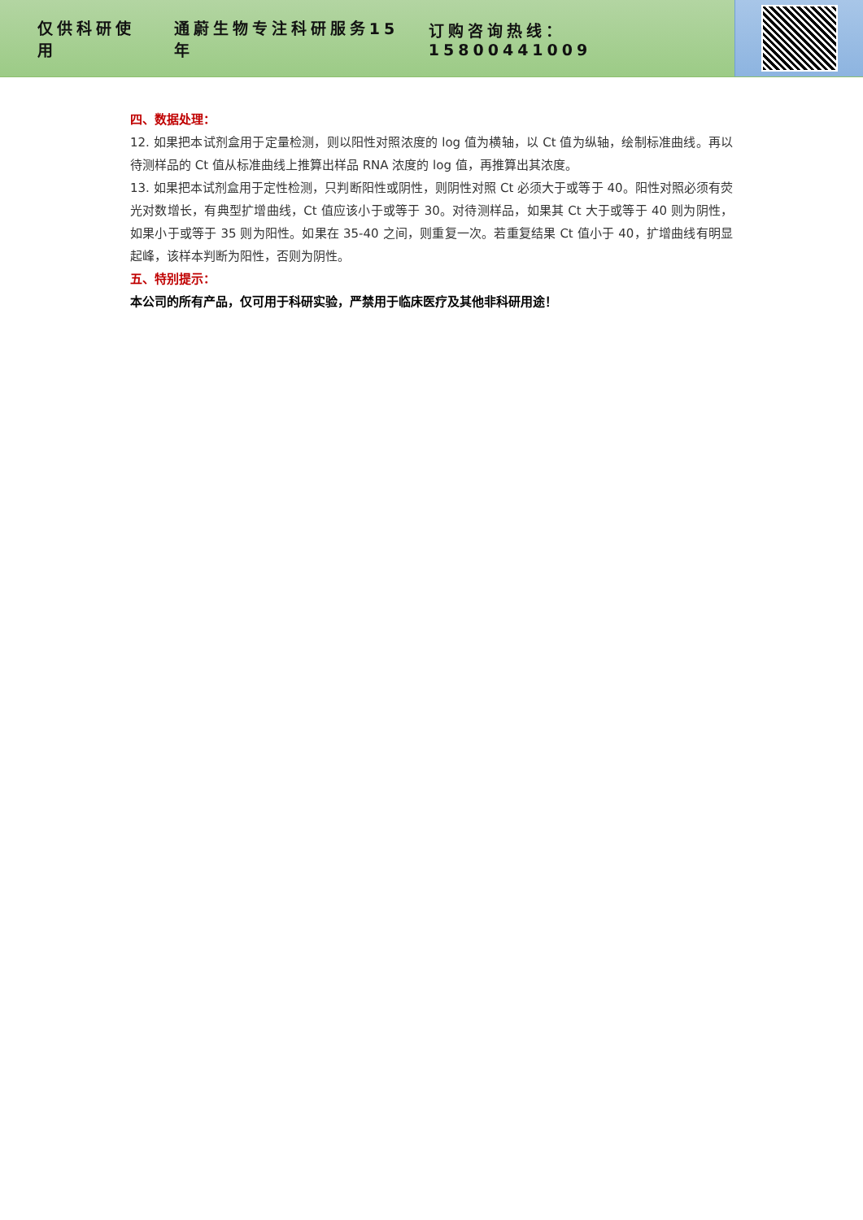仅供科研使用 通蔚生物专注科研服务15年 订购咨询热线：15800441009
四、数据处理：
12. 如果把本试剂盒用于定量检测，则以阳性对照浓度的 log 值为横轴，以 Ct 值为纵轴，绘制标准曲线。再以待测样品的 Ct 值从标准曲线上推算出样品 RNA 浓度的 log 值，再推算出其浓度。
13. 如果把本试剂盒用于定性检测，只判断阳性或阴性，则阴性对照 Ct 必须大于或等于 40。阳性对照必须有荧光对数增长，有典型扩增曲线，Ct 值应该小于或等于 30。对待测样品，如果其 Ct 大于或等于 40 则为阴性，如果小于或等于 35 则为阳性。如果在 35-40 之间，则重复一次。若重复结果 Ct 值小于 40，扩增曲线有明显起峰，该样本判断为阳性，否则为阴性。
五、特别提示：
本公司的所有产品，仅可用于科研实验，严禁用于临床医疗及其他非科研用途！